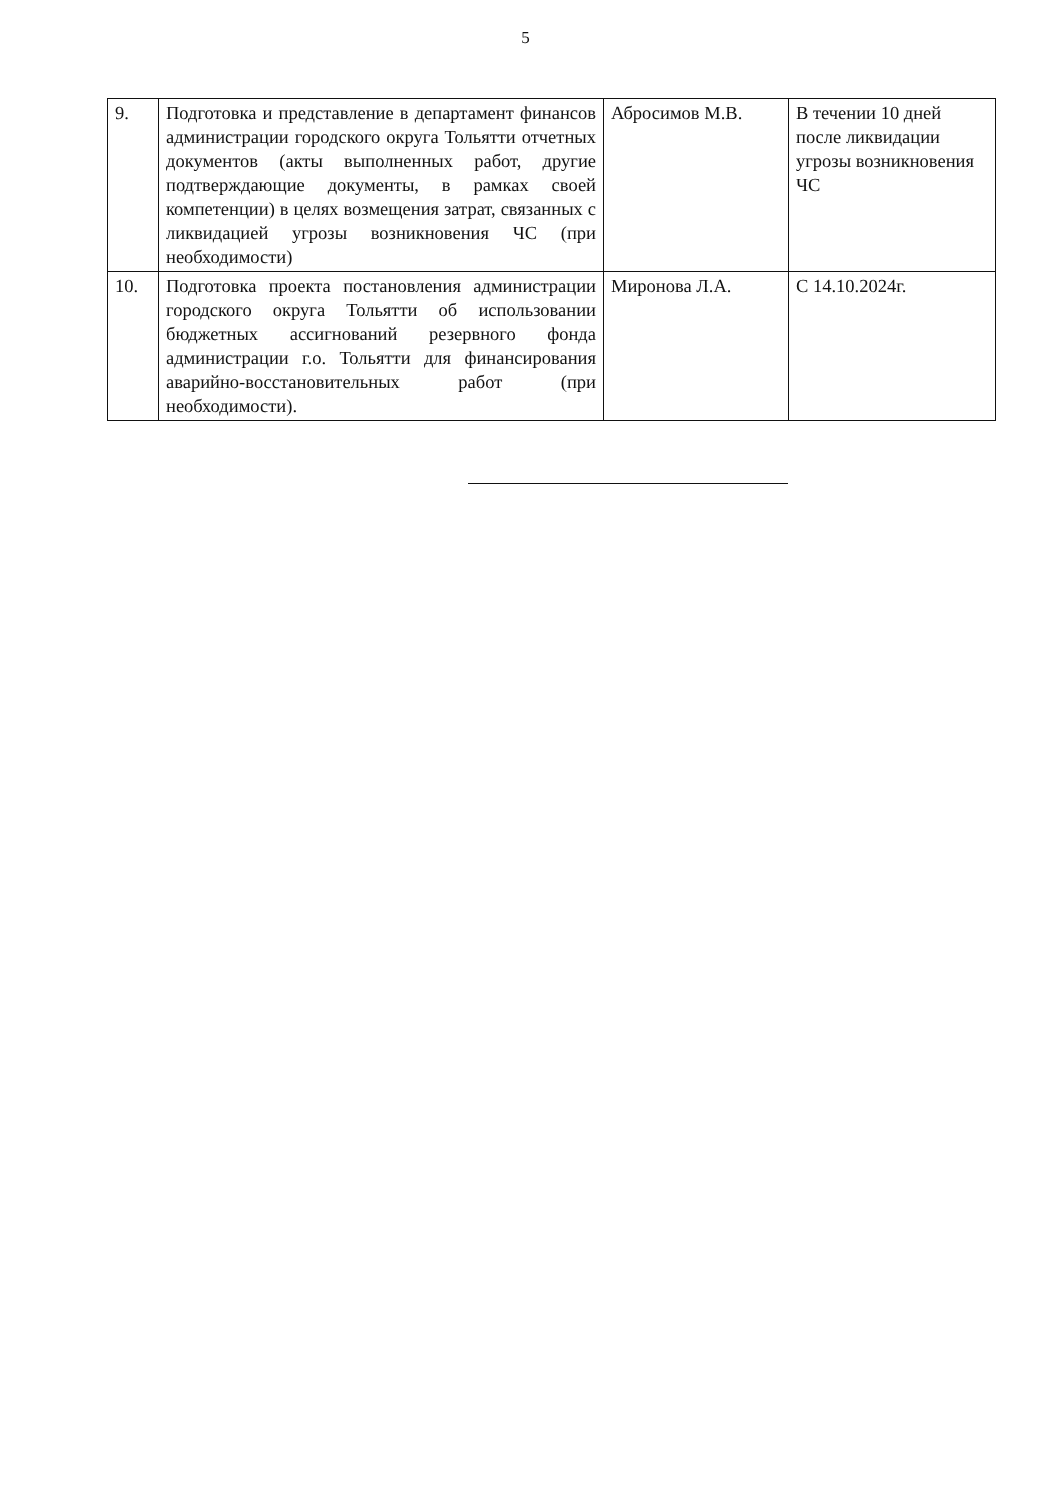5
| 9. | Подготовка и представление в департамент финансов администрации городского округа Тольятти отчетных документов (акты выполненных работ, другие подтверждающие документы, в рамках своей компетенции) в целях возмещения затрат, связанных с ликвидацией угрозы возникновения ЧС (при необходимости) | Абросимов М.В. | В течении 10 дней после ликвидации угрозы возникновения ЧС |
| 10. | Подготовка проекта постановления администрации городского округа Тольятти об использовании бюджетных ассигнований резервного фонда администрации г.о. Тольятти для финансирования аварийно-восстановительных работ (при необходимости). | Миронова Л.А. | С 14.10.2024г. |